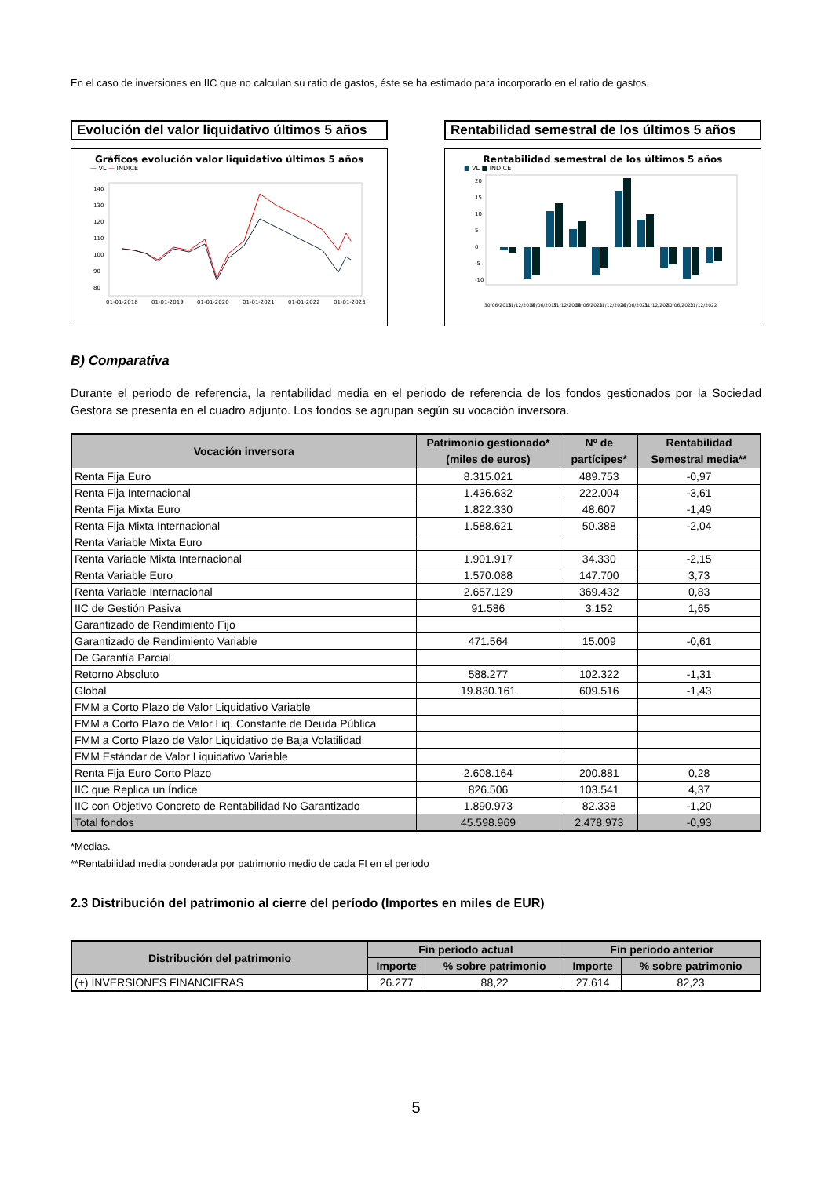En el caso de inversiones en IIC que no calculan su ratio de gastos, éste se ha estimado para incorporarlo en el ratio de gastos.
Evolución del valor liquidativo últimos 5 años
Gráficos evolución valor liquidativo últimos 5 años
— VL — INDICE
140
130
120
110
100
90
80
01-01-2018
01-01-2019
01-01-2020
01-01-2021
01-01-2022
01-01-2023
Rentabilidad semestral de los últimos 5 años
Rentabilidad semestral de los últimos 5 años
■ VL ■ INDICE
20
15
10
5
0
-5
-10
30/06/2018
31/12/2018
30/06/2019
31/12/2019
30/06/2020
31/12/2020
30/06/2021
31/12/2021
30/06/2022
31/12/2022
B) Comparativa
Durante el periodo de referencia, la rentabilidad media en el periodo de referencia de los fondos gestionados por la Sociedad Gestora se presenta en el cuadro adjunto. Los fondos se agrupan según su vocación inversora.
| Vocación inversora | Patrimonio gestionado* (miles de euros) | Nº de partícipes* | Rentabilidad Semestral media** |
| --- | --- | --- | --- |
| Renta Fija Euro | 8.315.021 | 489.753 | -0,97 |
| Renta Fija Internacional | 1.436.632 | 222.004 | -3,61 |
| Renta Fija Mixta Euro | 1.822.330 | 48.607 | -1,49 |
| Renta Fija Mixta Internacional | 1.588.621 | 50.388 | -2,04 |
| Renta Variable Mixta Euro | | | |
| Renta Variable Mixta Internacional | 1.901.917 | 34.330 | -2,15 |
| Renta Variable Euro | 1.570.088 | 147.700 | 3,73 |
| Renta Variable Internacional | 2.657.129 | 369.432 | 0,83 |
| IIC de Gestión Pasiva | 91.586 | 3.152 | 1,65 |
| Garantizado de Rendimiento Fijo | | | |
| Garantizado de Rendimiento Variable | 471.564 | 15.009 | -0,61 |
| De Garantía Parcial | | | |
| Retorno Absoluto | 588.277 | 102.322 | -1,31 |
| Global | 19.830.161 | 609.516 | -1,43 |
| FMM a Corto Plazo de Valor Liquidativo Variable | | | |
| FMM a Corto Plazo de Valor Liq. Constante de Deuda Pública | | | |
| FMM a Corto Plazo de Valor Liquidativo de Baja Volatilidad | | | |
| FMM Estándar de Valor Liquidativo Variable | | | |
| Renta Fija Euro Corto Plazo | 2.608.164 | 200.881 | 0,28 |
| IIC que Replica un Índice | 826.506 | 103.541 | 4,37 |
| IIC con Objetivo Concreto de Rentabilidad No Garantizado | 1.890.973 | 82.338 | -1,20 |
| Total fondos | 45.598.969 | 2.478.973 | -0,93 |
*Medias.
**Rentabilidad media ponderada por patrimonio medio de cada FI en el periodo
2.3 Distribución del patrimonio al cierre del período (Importes en miles de EUR)
| Distribución del patrimonio | Fin período actual | | Fin período anterior | |
| --- | --- | --- | --- | --- |
| | Importe | % sobre patrimonio | Importe | % sobre patrimonio |
| (+) INVERSIONES FINANCIERAS | 26.277 | 88,22 | 27.614 | 82,23 |
5